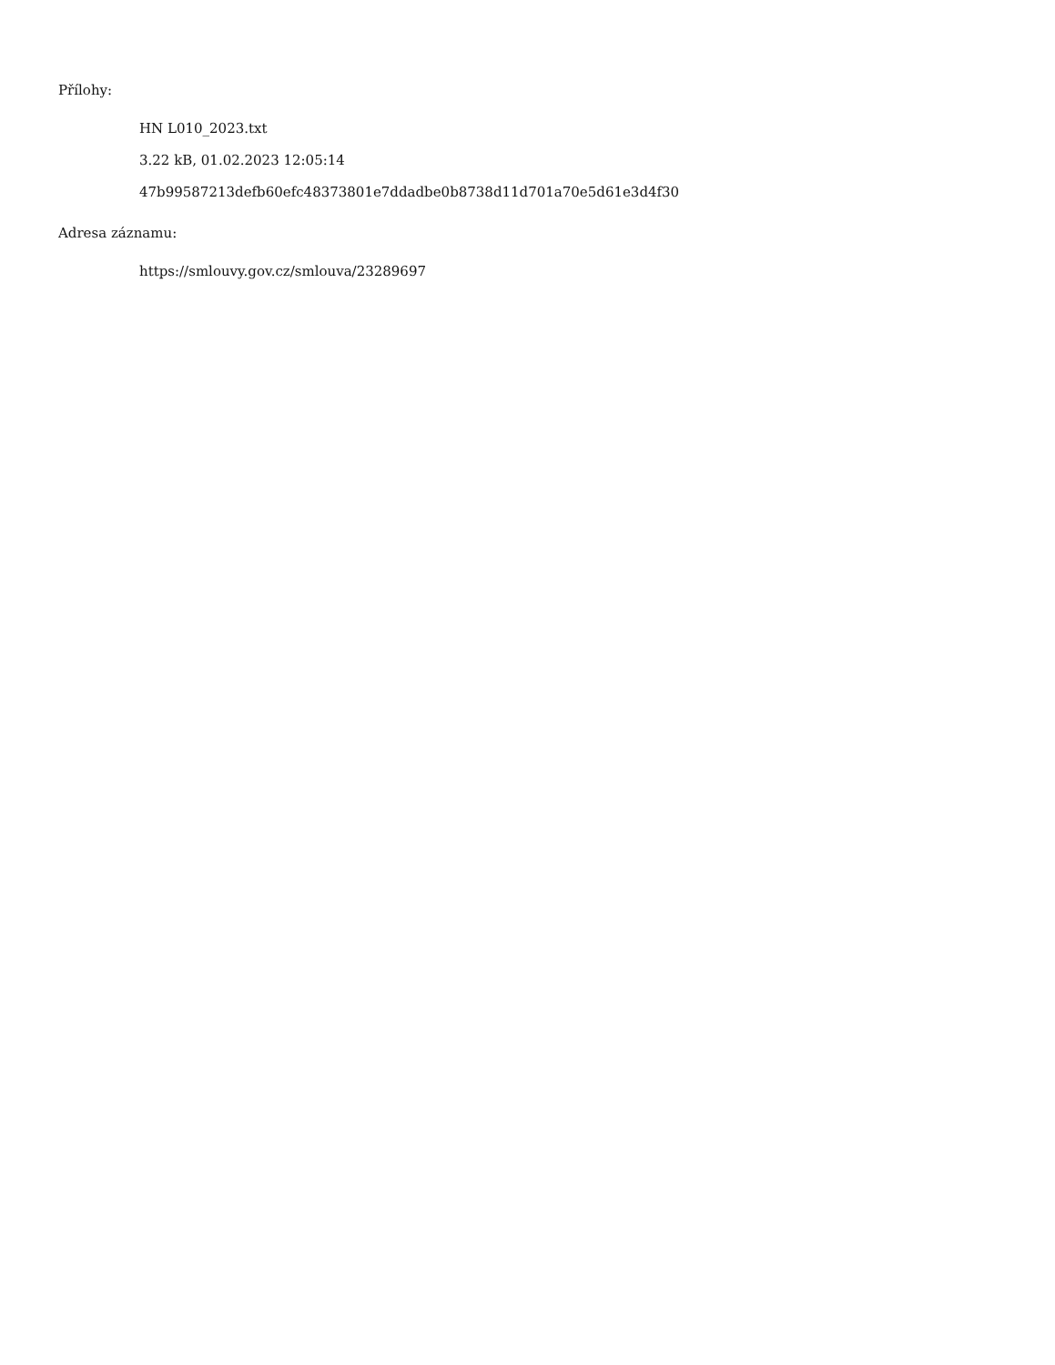Přílohy:
HN L010_2023.txt
3.22 kB, 01.02.2023 12:05:14
47b99587213defb60efc48373801e7ddadbe0b8738d11d701a70e5d61e3d4f30
Adresa záznamu:
https://smlouvy.gov.cz/smlouva/23289697